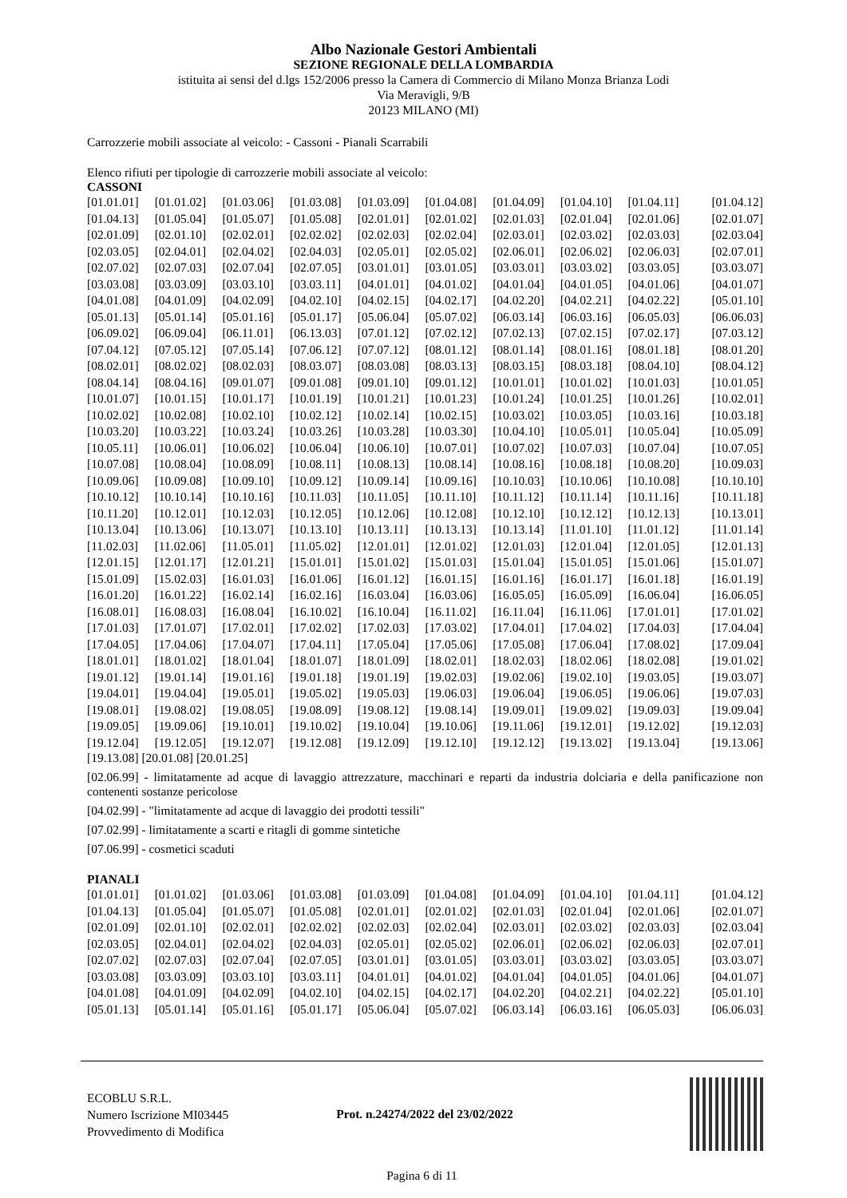Albo Nazionale Gestori Ambientali
SEZIONE REGIONALE DELLA LOMBARDIA
istituita ai sensi del d.lgs 152/2006 presso la Camera di Commercio di Milano Monza Brianza Lodi
Via Meravigli, 9/B
20123 MILANO (MI)
Carrozzerie mobili associate al veicolo: - Cassoni - Pianali Scarrabili
Elenco rifiuti per tipologie di carrozzerie mobili associate al veicolo:
CASSONI
| [01.01.01] | [01.01.02] | [01.03.06] | [01.03.08] | [01.03.09] | [01.04.08] | [01.04.09] | [01.04.10] | [01.04.11] | [01.04.12] |
| [01.04.13] | [01.05.04] | [01.05.07] | [01.05.08] | [02.01.01] | [02.01.02] | [02.01.03] | [02.01.04] | [02.01.06] | [02.01.07] |
| [02.01.09] | [02.01.10] | [02.02.01] | [02.02.02] | [02.02.03] | [02.02.04] | [02.03.01] | [02.03.02] | [02.03.03] | [02.03.04] |
| [02.03.05] | [02.04.01] | [02.04.02] | [02.04.03] | [02.05.01] | [02.05.02] | [02.06.01] | [02.06.02] | [02.06.03] | [02.07.01] |
| [02.07.02] | [02.07.03] | [02.07.04] | [02.07.05] | [03.01.01] | [03.01.05] | [03.03.01] | [03.03.02] | [03.03.05] | [03.03.07] |
| [03.03.08] | [03.03.09] | [03.03.10] | [03.03.11] | [04.01.01] | [04.01.02] | [04.01.04] | [04.01.05] | [04.01.06] | [04.01.07] |
| [04.01.08] | [04.01.09] | [04.02.09] | [04.02.10] | [04.02.15] | [04.02.17] | [04.02.20] | [04.02.21] | [04.02.22] | [05.01.10] |
| [05.01.13] | [05.01.14] | [05.01.16] | [05.01.17] | [05.06.04] | [05.07.02] | [06.03.14] | [06.03.16] | [06.05.03] | [06.06.03] |
| [06.09.02] | [06.09.04] | [06.11.01] | [06.13.03] | [07.01.12] | [07.02.12] | [07.02.13] | [07.02.15] | [07.02.17] | [07.03.12] |
| [07.04.12] | [07.05.12] | [07.05.14] | [07.06.12] | [07.07.12] | [08.01.12] | [08.01.14] | [08.01.16] | [08.01.18] | [08.01.20] |
| [08.02.01] | [08.02.02] | [08.02.03] | [08.03.07] | [08.03.08] | [08.03.13] | [08.03.15] | [08.03.18] | [08.04.10] | [08.04.12] |
| [08.04.14] | [08.04.16] | [09.01.07] | [09.01.08] | [09.01.10] | [09.01.12] | [10.01.01] | [10.01.02] | [10.01.03] | [10.01.05] |
| [10.01.07] | [10.01.15] | [10.01.17] | [10.01.19] | [10.01.21] | [10.01.23] | [10.01.24] | [10.01.25] | [10.01.26] | [10.02.01] |
| [10.02.02] | [10.02.08] | [10.02.10] | [10.02.12] | [10.02.14] | [10.02.15] | [10.03.02] | [10.03.05] | [10.03.16] | [10.03.18] |
| [10.03.20] | [10.03.22] | [10.03.24] | [10.03.26] | [10.03.28] | [10.03.30] | [10.04.10] | [10.05.01] | [10.05.04] | [10.05.09] |
| [10.05.11] | [10.06.01] | [10.06.02] | [10.06.04] | [10.06.10] | [10.07.01] | [10.07.02] | [10.07.03] | [10.07.04] | [10.07.05] |
| [10.07.08] | [10.08.04] | [10.08.09] | [10.08.11] | [10.08.13] | [10.08.14] | [10.08.16] | [10.08.18] | [10.08.20] | [10.09.03] |
| [10.09.06] | [10.09.08] | [10.09.10] | [10.09.12] | [10.09.14] | [10.09.16] | [10.10.03] | [10.10.06] | [10.10.08] | [10.10.10] |
| [10.10.12] | [10.10.14] | [10.10.16] | [10.11.03] | [10.11.05] | [10.11.10] | [10.11.12] | [10.11.14] | [10.11.16] | [10.11.18] |
| [10.11.20] | [10.12.01] | [10.12.03] | [10.12.05] | [10.12.06] | [10.12.08] | [10.12.10] | [10.12.12] | [10.12.13] | [10.13.01] |
| [10.13.04] | [10.13.06] | [10.13.07] | [10.13.10] | [10.13.11] | [10.13.13] | [10.13.14] | [11.01.10] | [11.01.12] | [11.01.14] |
| [11.02.03] | [11.02.06] | [11.05.01] | [11.05.02] | [12.01.01] | [12.01.02] | [12.01.03] | [12.01.04] | [12.01.05] | [12.01.13] |
| [12.01.15] | [12.01.17] | [12.01.21] | [15.01.01] | [15.01.02] | [15.01.03] | [15.01.04] | [15.01.05] | [15.01.06] | [15.01.07] |
| [15.01.09] | [15.02.03] | [16.01.03] | [16.01.06] | [16.01.12] | [16.01.15] | [16.01.16] | [16.01.17] | [16.01.18] | [16.01.19] |
| [16.01.20] | [16.01.22] | [16.02.14] | [16.02.16] | [16.03.04] | [16.03.06] | [16.05.05] | [16.05.09] | [16.06.04] | [16.06.05] |
| [16.08.01] | [16.08.03] | [16.08.04] | [16.10.02] | [16.10.04] | [16.11.02] | [16.11.04] | [16.11.06] | [17.01.01] | [17.01.02] |
| [17.01.03] | [17.01.07] | [17.02.01] | [17.02.02] | [17.02.03] | [17.03.02] | [17.04.01] | [17.04.02] | [17.04.03] | [17.04.04] |
| [17.04.05] | [17.04.06] | [17.04.07] | [17.04.11] | [17.05.04] | [17.05.06] | [17.05.08] | [17.06.04] | [17.08.02] | [17.09.04] |
| [18.01.01] | [18.01.02] | [18.01.04] | [18.01.07] | [18.01.09] | [18.02.01] | [18.02.03] | [18.02.06] | [18.02.08] | [19.01.02] |
| [19.01.12] | [19.01.14] | [19.01.16] | [19.01.18] | [19.01.19] | [19.02.03] | [19.02.06] | [19.02.10] | [19.03.05] | [19.03.07] |
| [19.04.01] | [19.04.04] | [19.05.01] | [19.05.02] | [19.05.03] | [19.06.03] | [19.06.04] | [19.06.05] | [19.06.06] | [19.07.03] |
| [19.08.01] | [19.08.02] | [19.08.05] | [19.08.09] | [19.08.12] | [19.08.14] | [19.09.01] | [19.09.02] | [19.09.03] | [19.09.04] |
| [19.09.05] | [19.09.06] | [19.10.01] | [19.10.02] | [19.10.04] | [19.10.06] | [19.11.06] | [19.12.01] | [19.12.02] | [19.12.03] |
| [19.12.04] | [19.12.05] | [19.12.07] | [19.12.08] | [19.12.09] | [19.12.10] | [19.12.12] | [19.13.02] | [19.13.04] | [19.13.06] |
[19.13.08] [20.01.08] [20.01.25]
[02.06.99] - limitatamente ad acque di lavaggio attrezzature, macchinari e reparti da industria dolciaria e della panificazione non contenenti sostanze pericolose
[04.02.99] - "limitatamente ad acque di lavaggio dei prodotti tessili"
[07.02.99] - limitatamente a scarti e ritagli di gomme sintetiche
[07.06.99] - cosmetici scaduti
PIANALI
| [01.01.01] | [01.01.02] | [01.03.06] | [01.03.08] | [01.03.09] | [01.04.08] | [01.04.09] | [01.04.10] | [01.04.11] | [01.04.12] |
| [01.04.13] | [01.05.04] | [01.05.07] | [01.05.08] | [02.01.01] | [02.01.02] | [02.01.03] | [02.01.04] | [02.01.06] | [02.01.07] |
| [02.01.09] | [02.01.10] | [02.02.01] | [02.02.02] | [02.02.03] | [02.02.04] | [02.03.01] | [02.03.02] | [02.03.03] | [02.03.04] |
| [02.03.05] | [02.04.01] | [02.04.02] | [02.04.03] | [02.05.01] | [02.05.02] | [02.06.01] | [02.06.02] | [02.06.03] | [02.07.01] |
| [02.07.02] | [02.07.03] | [02.07.04] | [02.07.05] | [03.01.01] | [03.01.05] | [03.03.01] | [03.03.02] | [03.03.05] | [03.03.07] |
| [03.03.08] | [03.03.09] | [03.03.10] | [03.03.11] | [04.01.01] | [04.01.02] | [04.01.04] | [04.01.05] | [04.01.06] | [04.01.07] |
| [04.01.08] | [04.01.09] | [04.02.09] | [04.02.10] | [04.02.15] | [04.02.17] | [04.02.20] | [04.02.21] | [04.02.22] | [05.01.10] |
| [05.01.13] | [05.01.14] | [05.01.16] | [05.01.17] | [05.06.04] | [05.07.02] | [06.03.14] | [06.03.16] | [06.05.03] | [06.06.03] |
ECOBLU S.R.L.
Numero Iscrizione MI03445
Provvedimento di Modifica
Prot. n.24274/2022 del 23/02/2022
Pagina 6 di 11